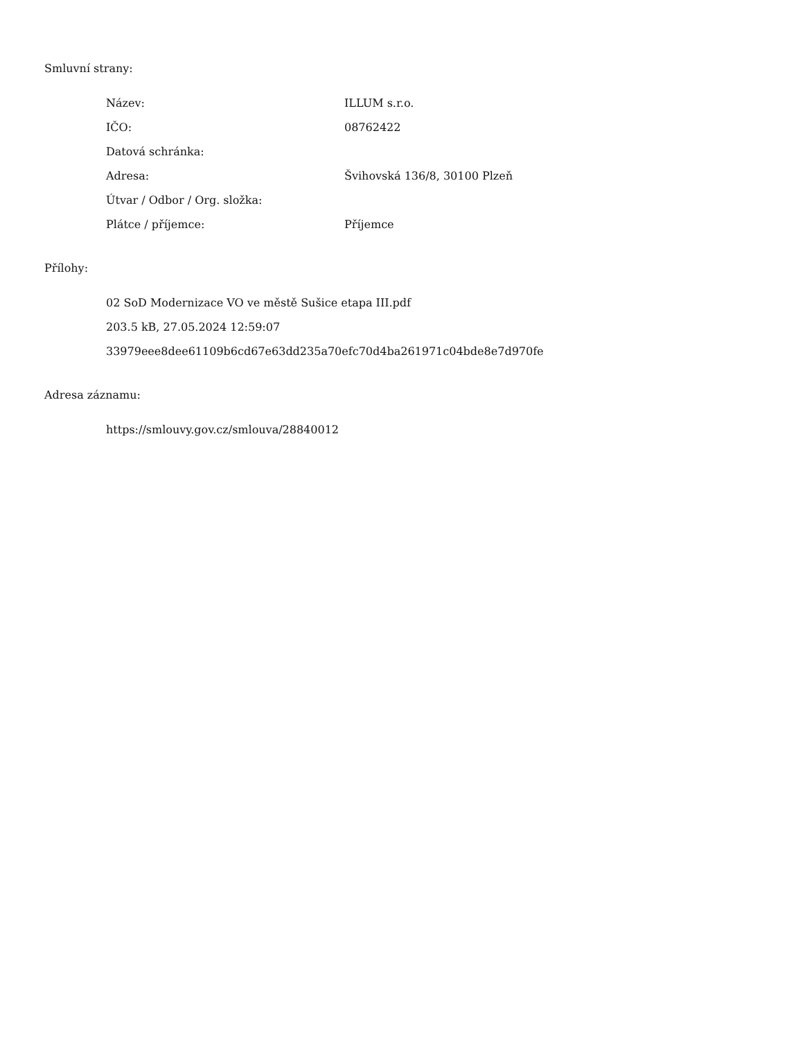Smluvní strany:
| Název: | ILLUM s.r.o. |
| IČO: | 08762422 |
| Datová schránka: | |
| Adresa: | Švihovská 136/8, 30100 Plzeň |
| Útvar / Odbor / Org. složka: | |
| Plátce / příjemce: | Příjemce |
Přílohy:
02 SoD Modernizace VO ve městě Sušice etapa III.pdf
203.5 kB, 27.05.2024 12:59:07
33979eee8dee61109b6cd67e63dd235a70efc70d4ba261971c04bde8e7d970fe
Adresa záznamu:
https://smlouvy.gov.cz/smlouva/28840012